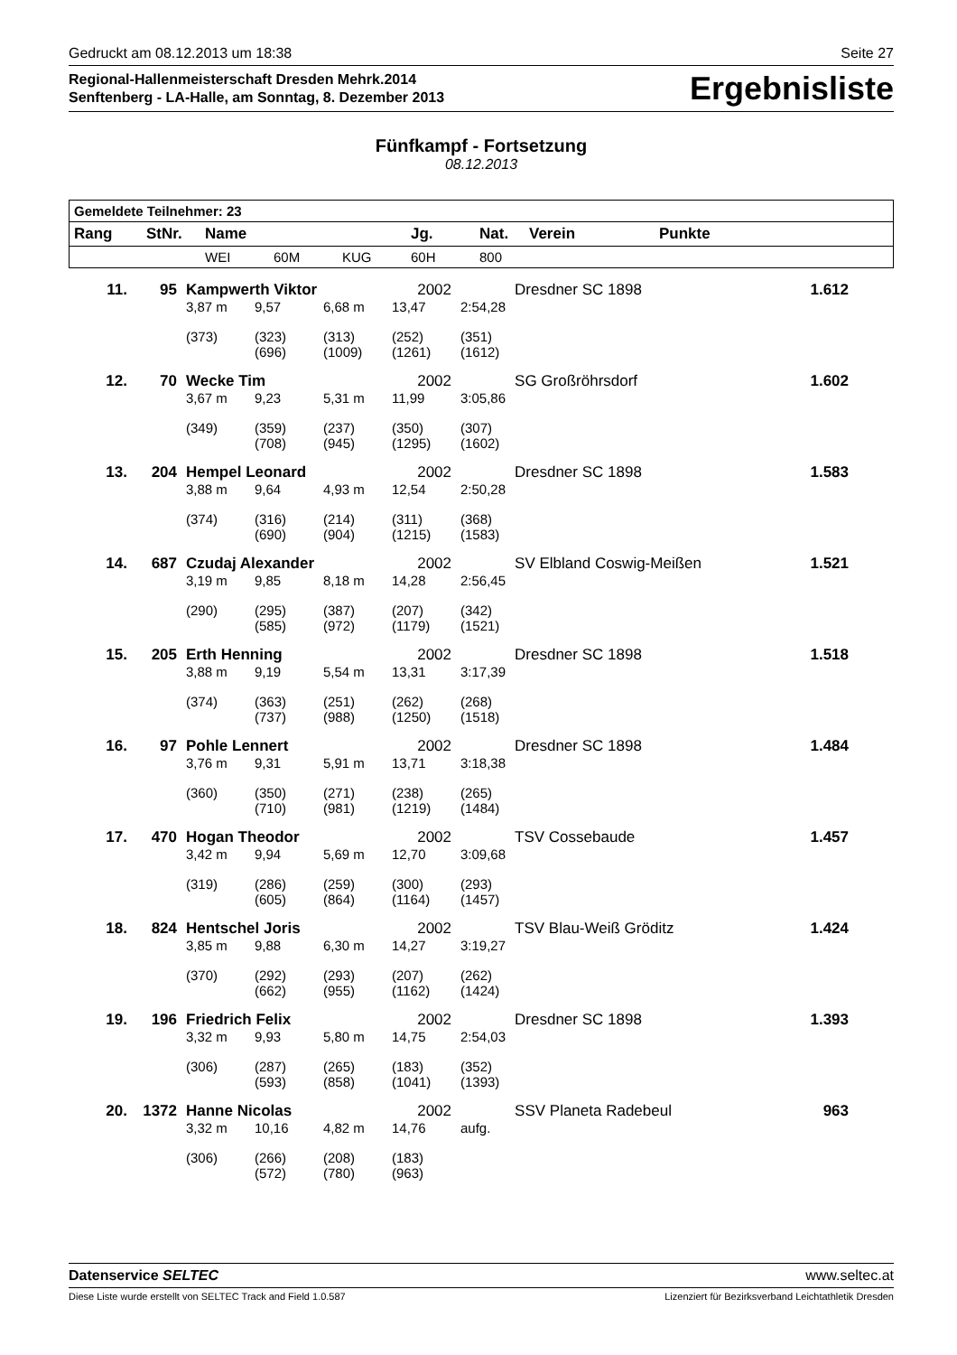Gedruckt am 08.12.2013 um 18:38 Seite 27
Regional-Hallenmeisterschaft Dresden Mehrk.2014
Senftenberg - LA-Halle, am Sonntag, 8. Dezember 2013
Ergebnisliste
Fünfkampf - Fortsetzung
08.12.2013
| Gemeldete Teilnehmer: 23 | | | | | | | | |
| --- | --- | --- | --- | --- | --- | --- | --- | --- |
| Rang | StNr. | Name | | | Jg. | Nat. | Verein | Punkte |
| | | WEI | 60M | KUG | 60H | 800 | | |
| 11. | 95 | Kampwerth Viktor | | | 2002 | | Dresdner SC 1898 | 1.612 |
| | | 3,87 m | 9,57 | 6,68 m | 13,47 | 2:54,28 | | |
| | | (373) | (323) (696) | (313) (1009) | (252) (1261) | (351) (1612) | | |
| 12. | 70 | Wecke Tim | | | 2002 | | SG Großröhrsdorf | 1.602 |
| | | 3,67 m | 9,23 | 5,31 m | 11,99 | 3:05,86 | | |
| | | (349) | (359) (708) | (237) (945) | (350) (1295) | (307) (1602) | | |
| 13. | 204 | Hempel Leonard | | | 2002 | | Dresdner SC 1898 | 1.583 |
| | | 3,88 m | 9,64 | 4,93 m | 12,54 | 2:50,28 | | |
| | | (374) | (316) (690) | (214) (904) | (311) (1215) | (368) (1583) | | |
| 14. | 687 | Czudaj Alexander | | | 2002 | | SV Elbland Coswig-Meißen | 1.521 |
| | | 3,19 m | 9,85 | 8,18 m | 14,28 | 2:56,45 | | |
| | | (290) | (295) (585) | (387) (972) | (207) (1179) | (342) (1521) | | |
| 15. | 205 | Erth Henning | | | 2002 | | Dresdner SC 1898 | 1.518 |
| | | 3,88 m | 9,19 | 5,54 m | 13,31 | 3:17,39 | | |
| | | (374) | (363) (737) | (251) (988) | (262) (1250) | (268) (1518) | | |
| 16. | 97 | Pohle Lennert | | | 2002 | | Dresdner SC 1898 | 1.484 |
| | | 3,76 m | 9,31 | 5,91 m | 13,71 | 3:18,38 | | |
| | | (360) | (350) (710) | (271) (981) | (238) (1219) | (265) (1484) | | |
| 17. | 470 | Hogan Theodor | | | 2002 | | TSV Cossebaude | 1.457 |
| | | 3,42 m | 9,94 | 5,69 m | 12,70 | 3:09,68 | | |
| | | (319) | (286) (605) | (259) (864) | (300) (1164) | (293) (1457) | | |
| 18. | 824 | Hentschel Joris | | | 2002 | | TSV Blau-Weiß Gröditz | 1.424 |
| | | 3,85 m | 9,88 | 6,30 m | 14,27 | 3:19,27 | | |
| | | (370) | (292) (662) | (293) (955) | (207) (1162) | (262) (1424) | | |
| 19. | 196 | Friedrich Felix | | | 2002 | | Dresdner SC 1898 | 1.393 |
| | | 3,32 m | 9,93 | 5,80 m | 14,75 | 2:54,03 | | |
| | | (306) | (287) (593) | (265) (858) | (183) (1041) | (352) (1393) | | |
| 20. | 1372 | Hanne Nicolas | | | 2002 | | SSV Planeta Radebeul | 963 |
| | | 3,32 m | 10,16 | 4,82 m | 14,76 | aufg. | | |
| | | (306) | (266) (572) | (208) (780) | (183) (963) | | | |
Datenservice SELTEC www.seltec.at
Diese Liste wurde erstellt von SELTEC Track and Field 1.0.587 Lizenziert für Bezirksverband Leichtathletik Dresden